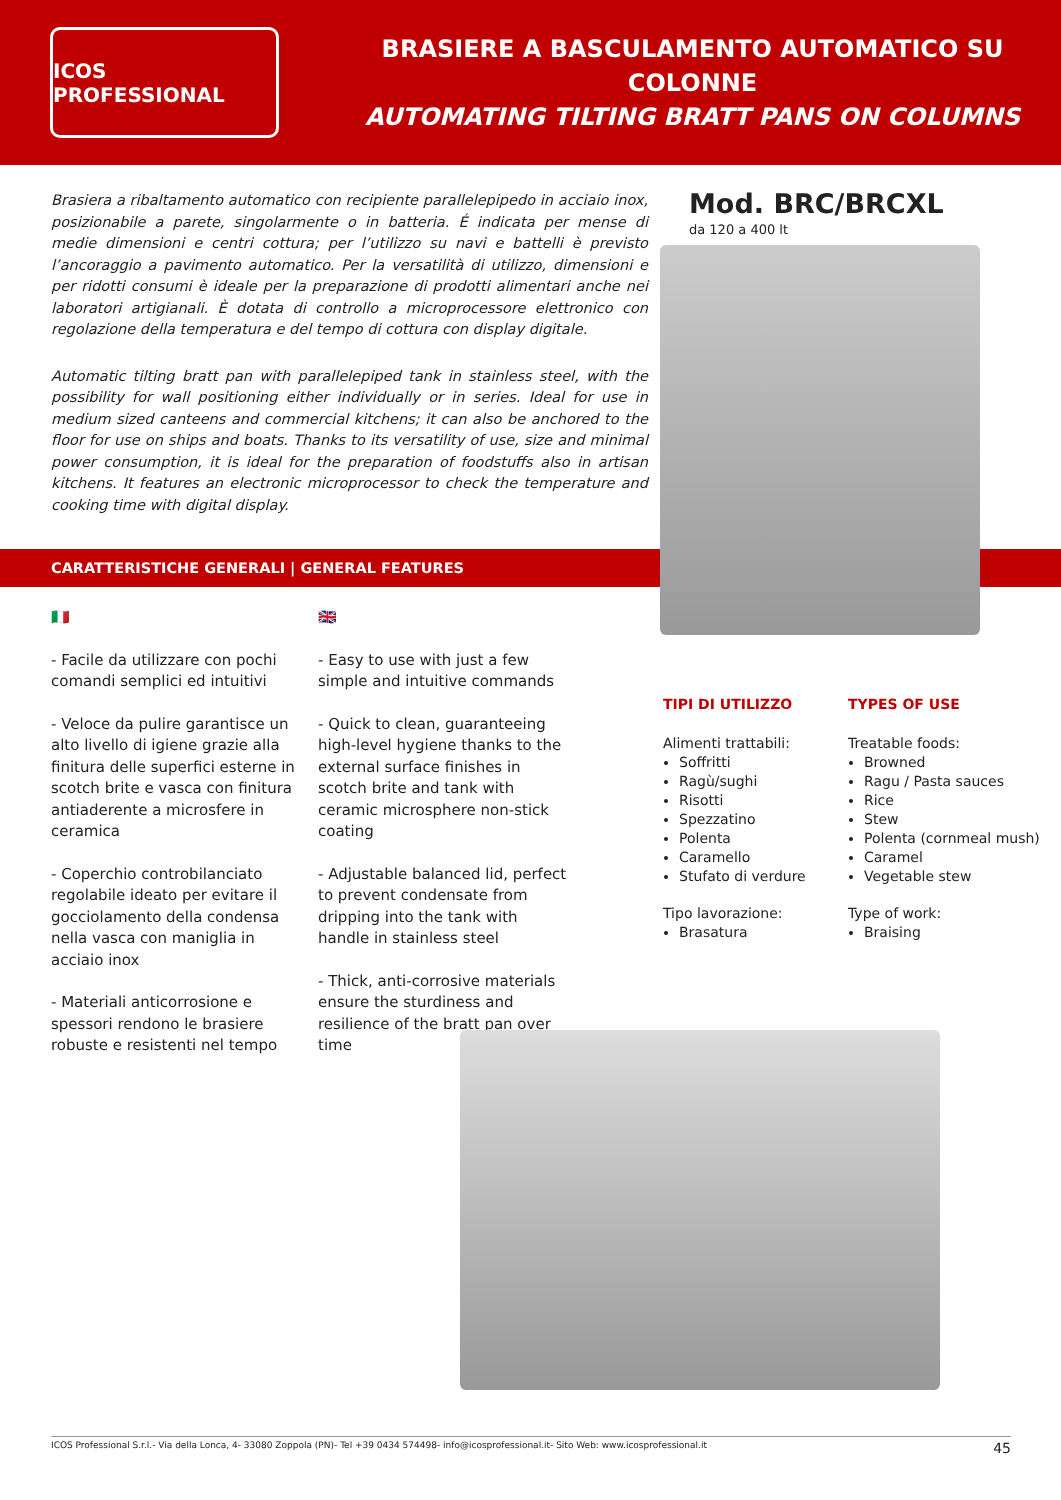ICOS PROFESSIONAL
BRASIERE A BASCULAMENTO AUTOMATICO SU COLONNE
AUTOMATING TILTING BRATT PANS ON COLUMNS
Brasiera a ribaltamento automatico con recipiente parallelepipedo in acciaio inox, posizionabile a parete, singolarmente o in batteria. É indicata per mense di medie dimensioni e centri cottura; per l’utilizzo su navi e battelli è previsto l’ancoraggio a pavimento automatico. Per la versatilità di utilizzo, dimensioni e per ridotti consumi è ideale per la preparazione di prodotti alimentari anche nei laboratori artigianali. È dotata di controllo a microprocessore elettronico con regolazione della temperatura e del tempo di cottura con display digitale.
Automatic tilting bratt pan with parallelepiped tank in stainless steel, with the possibility for wall positioning either individually or in series. Ideal for use in medium sized canteens and commercial kitchens; it can also be anchored to the floor for use on ships and boats. Thanks to its versatility of use, size and minimal power consumption, it is ideal for the preparation of foodstuffs also in artisan kitchens. It features an electronic microprocessor to check the temperature and cooking time with digital display.
Mod. BRC/BRCXL
da 120 a 400 lt
CARATTERISTICHE GENERALI | GENERAL FEATURES
🇮🇹
- Facile da utilizzare con pochi comandi semplici ed intuitivi
- Veloce da pulire garantisce un alto livello di igiene grazie alla finitura delle superfici esterne in scotch brite e vasca con finitura antiaderente a microsfere in ceramica
- Coperchio controbilanciato regolabile ideato per evitare il gocciolamento della condensa nella vasca con maniglia in acciaio inox
- Materiali anticorrosione e spessori rendono le brasiere robuste e resistenti nel tempo
🇬🇧
- Easy to use with just a few simple and intuitive commands
- Quick to clean, guaranteeing high-level hygiene thanks to the external surface finishes in scotch brite and tank with ceramic microsphere non-stick coating
- Adjustable balanced lid, perfect to prevent condensate from dripping into the tank with handle in stainless steel
- Thick, anti-corrosive materials ensure the sturdiness and resilience of the bratt pan over time
TIPI DI UTILIZZO
Alimenti trattabili:
Soffritti
Ragù/sughi
Risotti
Spezzatino
Polenta
Caramello
Stufato di verdure
Tipo lavorazione:
Brasatura
TYPES OF USE
Treatable foods:
Browned
Ragu / Pasta sauces
Rice
Stew
Polenta (cornmeal mush)
Caramel
Vegetable stew
Type of work:
Braising
ICOS Professional S.r.l.- Via della Lonca, 4- 33080 Zoppola (PN)- Tel +39 0434 574498- info@icosprofessional.it- Sito Web: www.icosprofessional.it 45